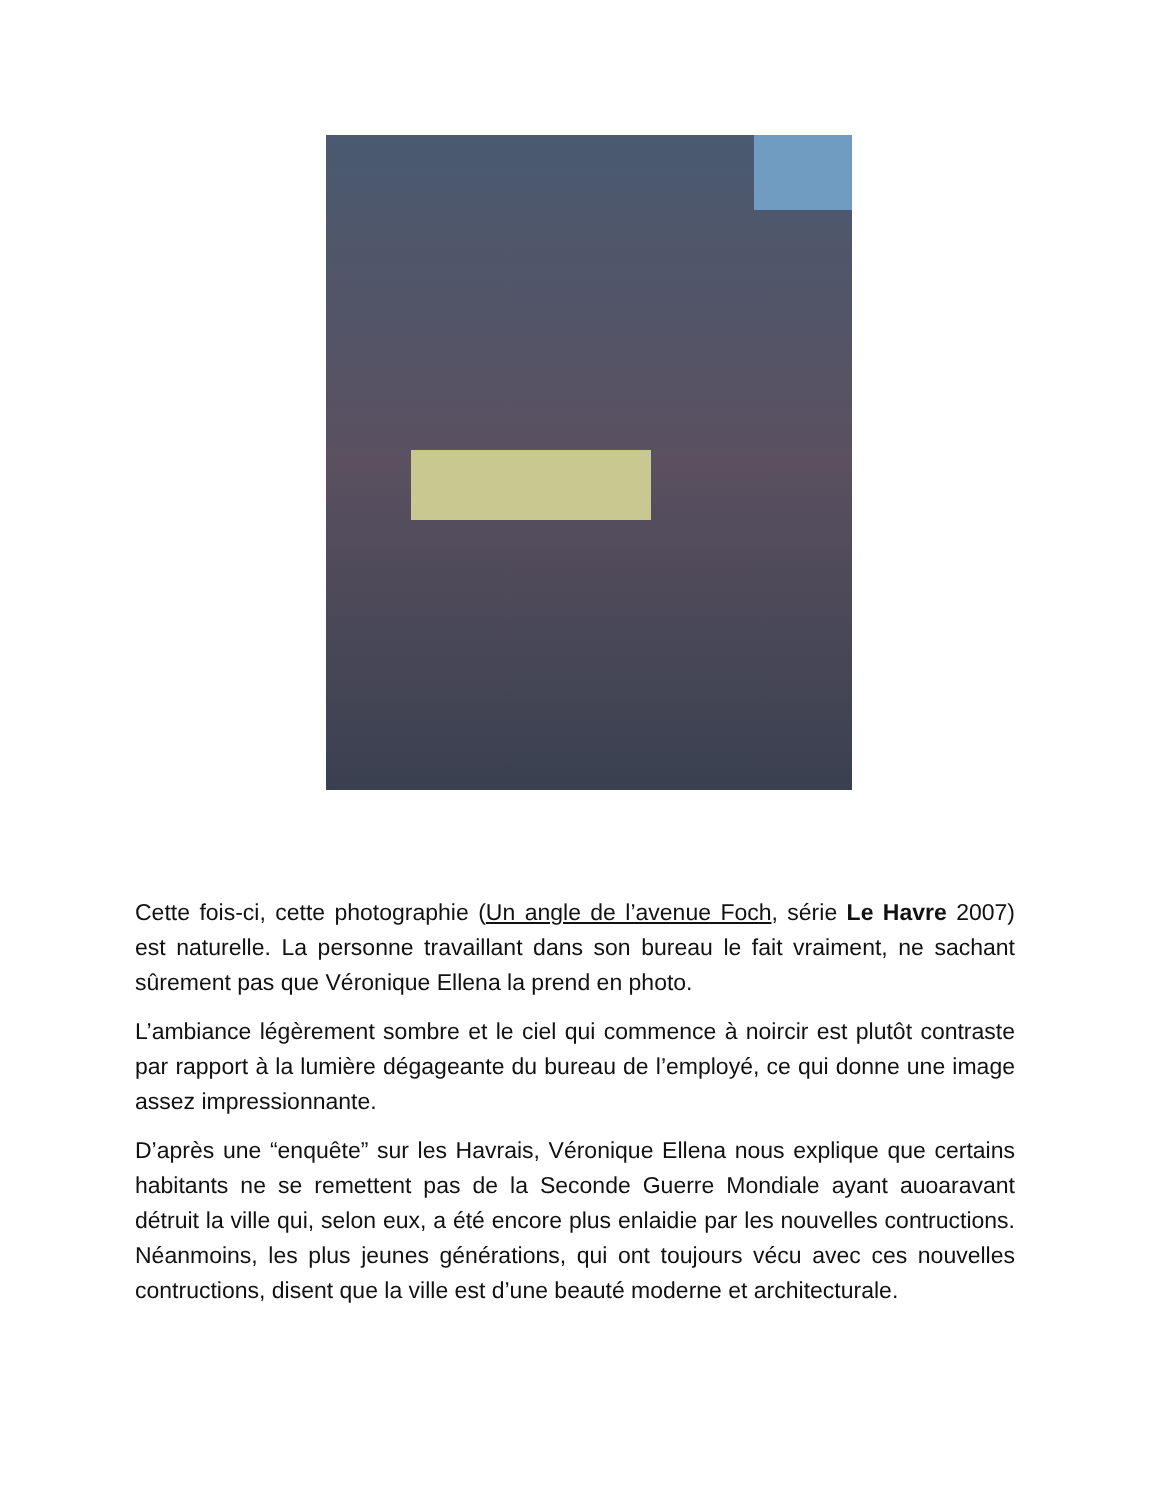Cette fois-ci, cette photographie (Un angle de l’avenue Foch, série Le Havre 2007) est naturelle. La personne travaillant dans son bureau le fait vraiment, ne sachant sûrement pas que Véronique Ellena la prend en photo.
L’ambiance légèrement sombre et le ciel qui commence à noircir est plutôt contraste par rapport à la lumière dégageante du bureau de l’employé, ce qui donne une image assez impressionnante.
D’après une “enquête” sur les Havrais, Véronique Ellena nous explique que certains habitants ne se remettent pas de la Seconde Guerre Mondiale ayant auoaravant détruit la ville qui, selon eux, a été encore plus enlaidie par les nouvelles contructions. Néanmoins, les plus jeunes générations, qui ont toujours vécu avec ces nouvelles contructions, disent que la ville est d’une beauté moderne et architecturale.